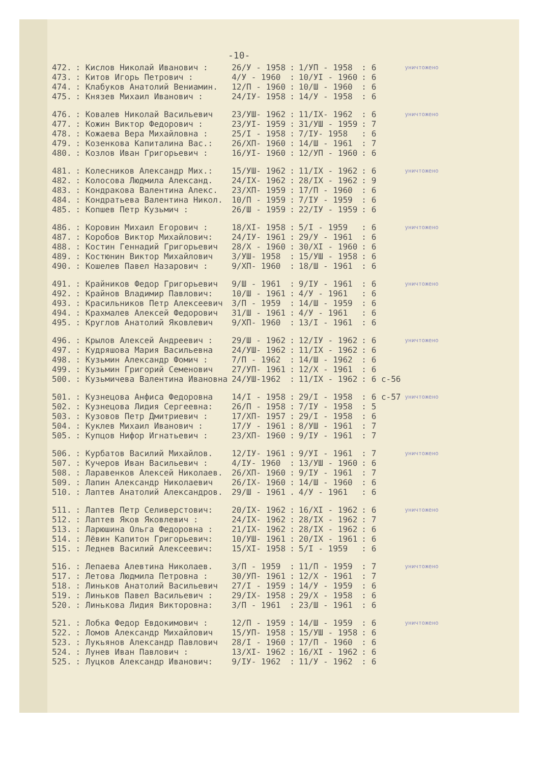-10-
| 472. | : Кислов Николай Иванович : | 26/У - 1958 | : | 1/УП - 1958 | : 6 | уничтожено |
| 473. | : Китов Игорь Петрович : | 4/У - 1960 | : | 10/УI - 1960 | : 6 | |
| 474. | : Клабуков Анатолий Вениамин. | 12/П - 1960 | : | 10/Ш - 1960 | : 6 | |
| 475. | : Князев Михаил Иванович : | 24/IУ- 1958 | : | 14/У - 1958 | : 6 | |
| 476. | : Ковалев Николай Васильевич | 23/УШ- 1962 | : | 11/IX- 1962 | : 6 | уничтожено |
| 477. | : Кожин Виктор Федорович : | 23/УI- 1959 | : | 31/УШ - 1959 | : 7 | |
| 478. | : Кожаева Вера Михайловна : | 25/I - 1958 | : | 7/IУ- 1958 | : 6 | |
| 479. | : Козенкова Капиталина Вас.: | 26/ХП- 1960 | : | 14/Ш - 1961 | : 7 | |
| 480. | : Козлов Иван Григорьевич : | 16/УI- 1960 | : | 12/УП - 1960 | : 6 | |
| 481. | : Колесников Александр Мих.: | 15/УШ- 1962 | : | 11/IX - 1962 | : 6 | уничтожено |
| 482. | : Колосова Людмила Александ. | 24/IX- 1962 | : | 28/IX - 1962 | : 9 | |
| 483. | : Кондракова Валентина Алекс. | 23/ХП- 1959 | : | 17/П - 1960 | : 6 | |
| 484. | : Кондратьева Валентина Никол. | 10/П - 1959 | : | 7/IУ - 1959 | : 6 | |
| 485. | : Копшев Петр Кузьмич : | 26/Ш - 1959 | : | 22/IУ - 1959 | : 6 | |
| 486. | : Коровин Михаил Егорович : | 18/ХI- 1958 | : | 5/I - 1959 | : 6 | уничтожено |
| 487. | : Коробов Виктор Михайлович: | 24/IУ- 1961 | : | 29/У - 1961 | : 6 | |
| 488. | : Костин Геннадий Григорьевич | 28/Х - 1960 | : | 30/ХI - 1960 | : 6 | |
| 489. | : Костюнин Виктор Михайлович | 3/УШ- 1958 | : | 15/УШ - 1958 | : 6 | |
| 490. | : Кошелев Павел Назарович : | 9/ХП- 1960 | : | 18/Ш - 1961 | : 6 | |
| 491. | : Крайников Федор Григорьевич | 9/Ш - 1961 | : | 9/IУ - 1961 | : 6 | уничтожено |
| 492. | : Крайнов Владимир Павлович: | 10/Ш - 1961 | : | 4/У - 1961 | : 6 | |
| 493. | : Красильников Петр Алексеевич | 3/П - 1959 | : | 14/Ш - 1959 | : 6 | |
| 494. | : Крахмалев Алексей Федорович | 31/Ш - 1961 | : | 4/У - 1961 | : 6 | |
| 495. | : Круглов Анатолий Яковлевич | 9/ХП- 1960 | : | 13/I - 1961 | : 6 | |
| 496. | : Крылов Алексей Андреевич : | 29/Ш - 1962 | : | 12/IУ - 1962 | : 6 | уничтожено |
| 497. | : Кудряшова Мария Васильевна | 24/УШ- 1962 | : | 11/IX - 1962 | : 6 | |
| 498. | : Кузьмин Александр Фомич : | 7/П - 1962 | : | 14/Ш - 1962 | : 6 | |
| 499. | : Кузьмин Григорий Семенович | 27/УП- 1961 | : | 12/Х - 1961 | : 6 | |
| 500. | : Кузьмичева Валентина Ивановна | 24/УШ-1962 | : | 11/IX - 1962 | : 6 с-56 | |
| 501. | : Кузнецова Анфиса Федоровна | 14/I - 1958 | : | 29/I - 1958 | : 6 с-57 | уничтожено |
| 502. | : Кузнецова Лидия Сергеевна: | 26/П - 1958 | : | 7/IУ - 1958 | : 5 | |
| 503. | : Кузовов Петр Дмитриевич : | 17/ХП- 1957 | : | 29/I - 1958 | : 6 | |
| 504. | : Куклев Михаил Иванович : | 17/У - 1961 | : | 8/УШ - 1961 | : 7 | |
| 505. | : Купцов Нифор Игнатьевич : | 23/ХП- 1960 | : | 9/IУ - 1961 | : 7 | |
| 506. | : Курбатов Василий Михайлов. | 12/IУ- 1961 | : | 9/УI - 1961 | : 7 | уничтожено |
| 507. | : Кучеров Иван Васильевич : | 4/IУ- 1960 | : | 13/УШ - 1960 | : 6 | |
| 508. | : Ларавенков Алексей Николаев. | 26/ХП- 1960 | : | 9/IУ - 1961 | : 7 | |
| 509. | : Лапин Александр Николаевич | 26/IX- 1960 | : | 14/Ш - 1960 | : 6 | |
| 510. | : Лаптев Анатолий Александров. | 29/Ш - 1961 | . | 4/У - 1961 | : 6 | |
| 511. | : Лаптев Петр Селиверстович: | 20/IX- 1962 | : | 16/ХI - 1962 | : 6 | уничтожено |
| 512. | : Лаптев Яков Яковлевич : | 24/IX- 1962 | : | 28/IX - 1962 | : 7 | |
| 513. | : Ларюшина Ольга Федоровна : | 21/IX- 1962 | : | 28/IX - 1962 | : 6 | |
| 514. | : Лёвин Капитон Григорьевич: | 10/УШ- 1961 | : | 20/IX - 1961 | : 6 | |
| 515. | : Леднев Василий Алексеевич: | 15/ХI- 1958 | : | 5/I - 1959 | : 6 | |
| 516. | : Лепаева Алевтина Николаев. | 3/П - 1959 | : | 11/П - 1959 | : 7 | уничтожено |
| 517. | : Летова Людмила Петровна : | 30/УП- 1961 | : | 12/Х - 1961 | : 7 | |
| 518. | : Линьков Анатолий Васильевич | 27/I - 1959 | : | 14/У - 1959 | : 6 | |
| 519. | : Линьков Павел Васильевич : | 29/IX- 1958 | : | 29/Х - 1958 | : 6 | |
| 520. | : Линькова Лидия Викторовна: | 3/П - 1961 | : | 23/Ш - 1961 | : 6 | |
| 521. | : Лобка Федор Евдокимович : | 12/П - 1959 | : | 14/Ш - 1959 | : 6 | уничтожено |
| 522. | : Ломов Александр Михайлович | 15/УП- 1958 | : | 15/УШ - 1958 | : 6 | |
| 523. | : Лукьянов Александр Павлович | 28/I - 1960 | : | 17/П - 1960 | : 6 | |
| 524. | : Лунев Иван Павлович : | 13/ХI- 1962 | : | 16/ХI - 1962 | : 6 | |
| 525. | : Луцков Александр Иванович: | 9/IУ- 1962 | : | 11/У - 1962 | : 6 | |